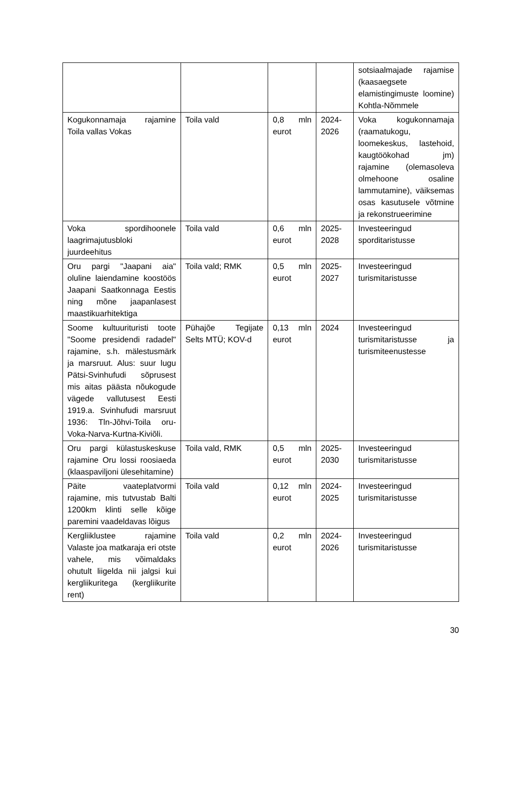| | | | | sotsiaalmajade rajamise (kaasaegsete elamistingimuste loomine) Kohtla-Nõmmele |
| Kogukonnamaja rajamine Toila vallas Vokas | Toila vald | 0,8 mln eurot | 2024-2026 | Voka kogukonnamaja (raamatukogu, loomekeskus, lastehoid, kaugtöökohad jm) rajamine (olemasoleva olmehoone osaline lammutamine), väiksemas osas kasutusele võtmine ja rekonstrueerimine |
| Voka spordihoonele laagrimajutusbloki juurdeehitus | Toila vald | 0,6 mln eurot | 2025-2028 | Investeeringud sporditaristusse |
| Oru pargi "Jaapani aia" oluline laiendamine koostöös Jaapani Saatkonnaga Eestis ning mõne jaapanlasest maastikuarhitektiga | Toila vald; RMK | 0,5 mln eurot | 2025-2027 | Investeeringud turismitaristusse |
| Soome kultuurituristi toote "Soome presidendi radadel" rajamine, s.h. mälestusmärk ja marsruut. Alus: suur lugu Pätsi-Svinhufudi sõprusest mis aitas päästa nõukogude vägede vallutusest Eesti 1919.a. Svinhufudi marsruut 1936: Tln-Jõhvi-Toila oru-Voka-Narva-Kurtna-Kiviõli. | Pühajõe Tegijate Selts MTÜ; KOV-d | 0,13 mln eurot | 2024 | Investeeringud turismitaristusse ja turismiteenustesse |
| Oru pargi külastuskeskuse rajamine Oru lossi roosiaeda (klaaspaviljoni ülesehitamine) | Toila vald, RMK | 0,5 mln eurot | 2025-2030 | Investeeringud turismitaristusse |
| Päite vaateplatvormi rajamine, mis tutvustab Balti 1200km klinti selle kõige paremini vaadeldavas lõigus | Toila vald | 0,12 mln eurot | 2024-2025 | Investeeringud turismitaristusse |
| Kergliiklustee rajamine Valaste joa matkaraja eri otste vahele, mis võimaldaks ohutult liigelda nii jalgsi kui kergliikuritega (kergliikurite rent) | Toila vald | 0,2 mln eurot | 2024-2026 | Investeeringud turismitaristusse |
30